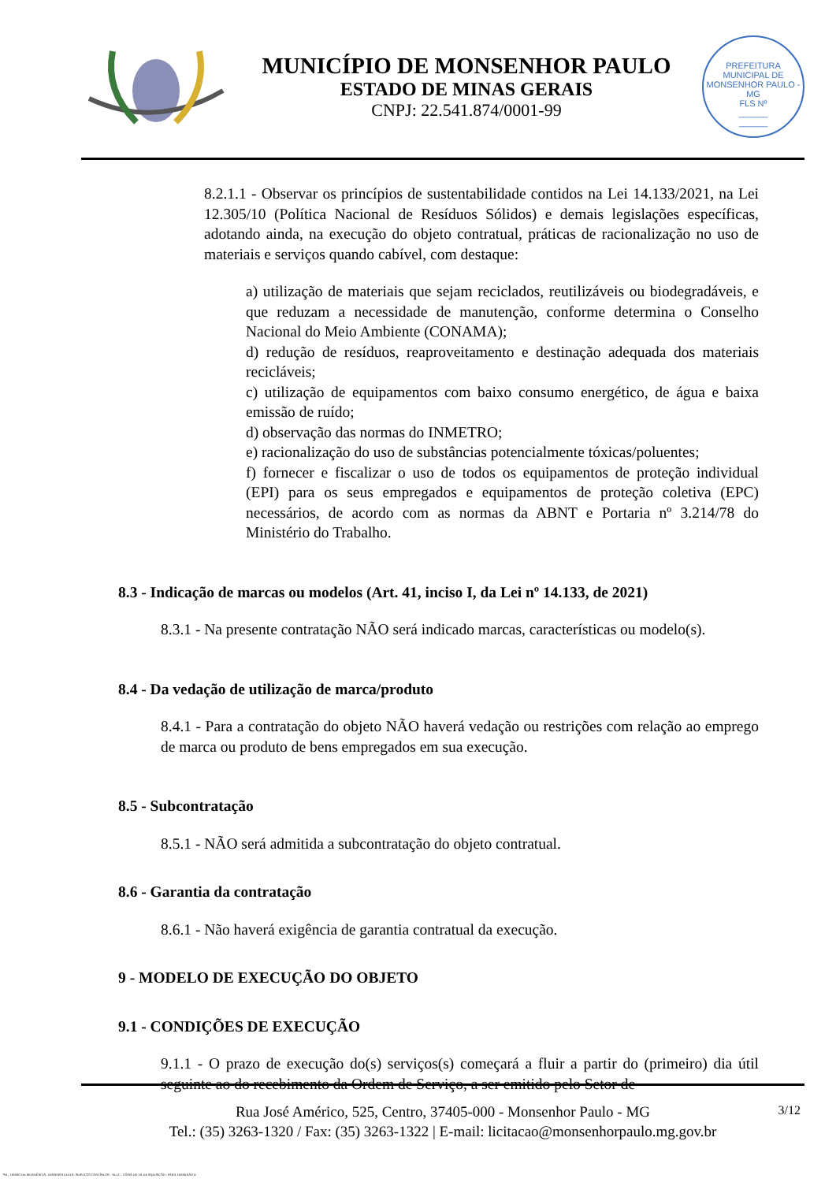MUNICÍPIO DE MONSENHOR PAULO
ESTADO DE MINAS GERAIS
CNPJ: 22.541.874/0001-99
PREFEITURA MUNICIPAL DE MONSENHOR PAULO - MG
FLS Nº
______
______
8.2.1.1 - Observar os princípios de sustentabilidade contidos na Lei 14.133/2021, na Lei 12.305/10 (Política Nacional de Resíduos Sólidos) e demais legislações específicas, adotando ainda, na execução do objeto contratual, práticas de racionalização no uso de materiais e serviços quando cabível, com destaque:
a) utilização de materiais que sejam reciclados, reutilizáveis ou biodegradáveis, e que reduzam a necessidade de manutenção, conforme determina o Conselho Nacional do Meio Ambiente (CONAMA);
d) redução de resíduos, reaproveitamento e destinação adequada dos materiais recicláveis;
c) utilização de equipamentos com baixo consumo energético, de água e baixa emissão de ruído;
d) observação das normas do INMETRO;
e) racionalização do uso de substâncias potencialmente tóxicas/poluentes;
f) fornecer e fiscalizar o uso de todos os equipamentos de proteção individual (EPI) para os seus empregados e equipamentos de proteção coletiva (EPC) necessários, de acordo com as normas da ABNT e Portaria nº 3.214/78 do Ministério do Trabalho.
8.3 - Indicação de marcas ou modelos (Art. 41, inciso I, da Lei nº 14.133, de 2021)
8.3.1 - Na presente contratação NÃO será indicado marcas, características ou modelo(s).
8.4 - Da vedação de utilização de marca/produto
8.4.1 - Para a contratação do objeto NÃO haverá vedação ou restrições com relação ao emprego de marca ou produto de bens empregados em sua execução.
8.5 - Subcontratação
8.5.1 - NÃO será admitida a subcontratação do objeto contratual.
8.6 - Garantia da contratação
8.6.1 - Não haverá exigência de garantia contratual da execução.
9 - MODELO DE EXECUÇÃO DO OBJETO
9.1 - CONDIÇÕES DE EXECUÇÃO
9.1.1 - O prazo de execução do(s) serviços(s) começará a fluir a partir do (primeiro) dia útil seguinte ao do recebimento da Ordem de Serviço, a ser emitido pelo Setor de
3/12 Rua José Américo, 525, Centro, 37405-000 - Monsenhor Paulo - MG
Tel.: (35) 3263-1320 / Fax: (35) 3263-1322 | E-mail: licitacao@monsenhorpaulo.mg.gov.br
784 - TERMO DE REFERÊNCIA - DISPENSA ELETR. SERVIÇOS CONTÍNUOS - NLLC - CÓPIA DO TR DE AQUISIÇÃO - PARA TERMINAR D